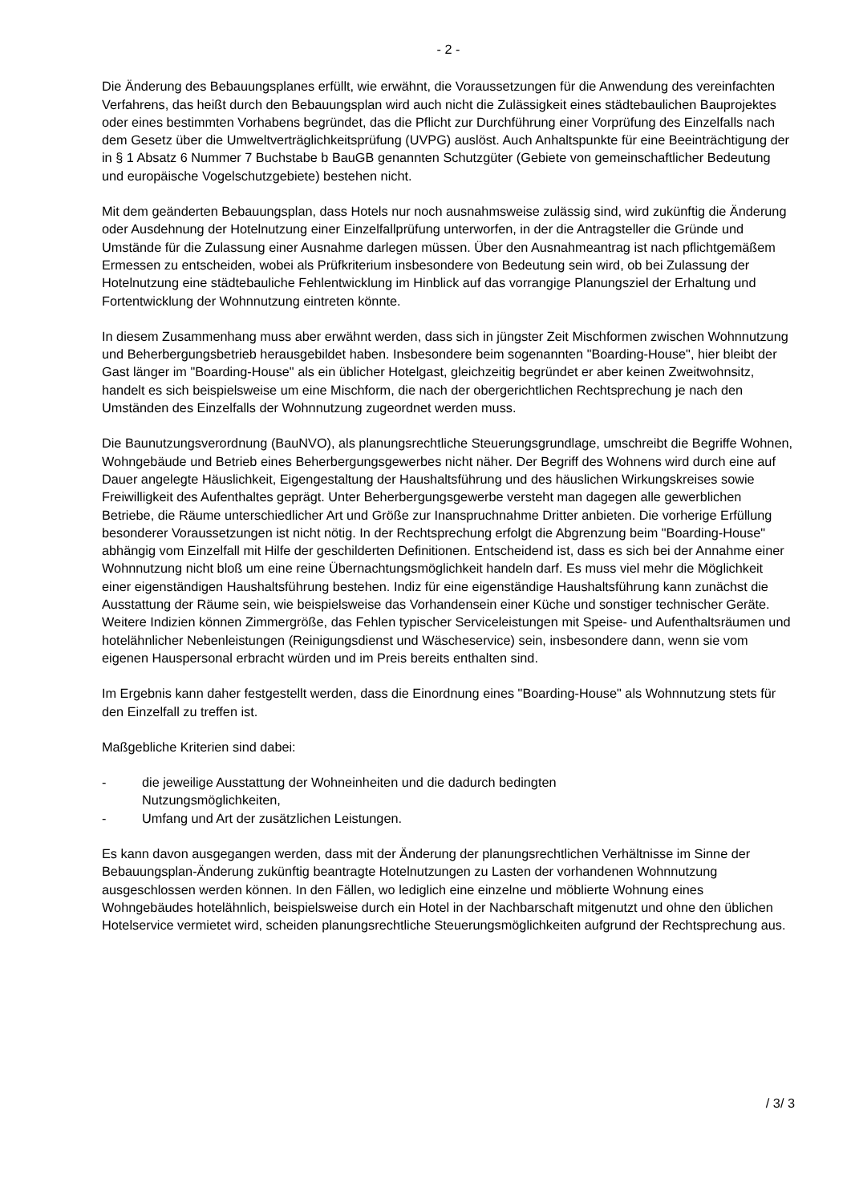- 2 -
Die Änderung des Bebauungsplanes erfüllt, wie erwähnt, die Voraussetzungen für die Anwendung des vereinfachten Verfahrens, das heißt durch den Bebauungsplan wird auch nicht die Zulässigkeit eines städtebaulichen Bauprojektes oder eines bestimmten Vorhabens begründet, das die Pflicht zur Durchführung einer Vorprüfung des Einzelfalls nach dem Gesetz über die Umweltverträglich­keitsprüfung (UVPG) auslöst. Auch Anhaltspunkte für eine Beeinträchtigung der in § 1 Absatz 6 Nummer 7 Buchstabe b BauGB genannten Schutzgüter (Gebiete von gemeinschaftlicher Bedeu­tung und europäische Vogelschutzgebiete) bestehen nicht.
Mit dem geänderten Bebauungsplan, dass Hotels nur noch ausnahmsweise zulässig sind, wird zukünftig die Änderung oder Ausdehnung der Hotelnutzung einer Einzelfallprüfung unterworfen, in der die Antragsteller die Gründe und Umstände für die Zulassung einer Ausnahme darlegen müs­sen. Über den Ausnahmeantrag ist nach pflichtgemäßem Ermessen zu entscheiden, wobei als Prüfkriterium insbesondere von Bedeutung sein wird, ob bei Zulassung der Hotelnutzung eine städtebauliche Fehlentwicklung im Hinblick auf das vorrangige Planungsziel der Erhaltung und Fortentwicklung der Wohnnutzung eintreten könnte.
In diesem Zusammenhang muss aber erwähnt werden, dass sich in jüngster Zeit Mischformen zwischen Wohnnutzung und Beherbergungsbetrieb herausgebildet haben. Insbesondere beim sogenannten "Boarding-House", hier bleibt der Gast länger im "Boarding-House" als ein üblicher Hotelgast, gleichzeitig begründet er aber keinen Zweitwohnsitz, handelt es sich beispielsweise um eine Mischform, die nach der obergerichtlichen Rechtsprechung je nach den Umständen des Einzelfalls der Wohnnutzung zugeordnet werden muss.
Die Baunutzungsverordnung (BauNVO), als planungsrechtliche Steuerungsgrundlage, umschreibt die Begriffe Wohnen, Wohngebäude und Betrieb eines Beherbergungsgewerbes nicht näher. Der Begriff des Wohnens wird durch eine auf Dauer angelegte Häuslichkeit, Eigengestaltung der Haushaltsführung und des häuslichen Wirkungskreises sowie Freiwilligkeit des Aufenthaltes ge­prägt. Unter Beherbergungsgewerbe versteht man dagegen alle gewerblichen Betriebe, die Räu­me unterschiedlicher Art und Größe zur Inanspruchnahme Dritter anbieten. Die vorherige Erfüllung besonderer Voraussetzungen ist nicht nötig. In der Rechtsprechung erfolgt die Abgrenzung beim "Boarding-House" abhängig vom Einzelfall mit Hilfe der geschilderten Definitionen. Entscheidend ist, dass es sich bei der Annahme einer Wohnnutzung nicht bloß um eine reine Übernachtungs­möglichkeit handeln darf. Es muss viel mehr die Möglichkeit einer eigenständigen Haushaltsfüh­rung bestehen. Indiz für eine eigenständige Haushaltsführung kann zunächst die Ausstattung der Räume sein, wie beispielsweise das Vorhandensein einer Küche und sonstiger technischer Gerä­te. Weitere Indizien können Zimmergröße, das Fehlen typischer Serviceleistungen mit Speise- und Aufenthaltsräumen und hotelähnlicher Nebenleistungen (Reinigungsdienst und Wäscheservice) sein, insbesondere dann, wenn sie vom eigenen Hauspersonal erbracht würden und im Preis bereits enthalten sind.
Im Ergebnis kann daher festgestellt werden, dass die Einordnung eines "Boarding-House" als Wohnnutzung stets für den Einzelfall zu treffen ist.
Maßgebliche Kriterien sind dabei:
- die jeweilige Ausstattung der Wohneinheiten und die dadurch bedingten
Nutzungsmöglichkeiten,
- Umfang und Art der zusätzlichen Leistungen.
Es kann davon ausgegangen werden, dass mit der Änderung der planungsrechtlichen Verhältnisse im Sinne der Bebauungsplan-Änderung zukünftig beantragte Hotelnutzungen zu Lasten der vor­handenen Wohnnutzung ausgeschlossen werden können. In den Fällen, wo lediglich eine einzelne und möblierte Wohnung eines Wohngebäudes hotelähnlich, beispielsweise durch ein Hotel in der Nachbarschaft mitgenutzt und ohne den üblichen Hotelservice vermietet wird, scheiden planungs­rechtliche Steuerungsmöglichkeiten aufgrund der Rechtsprechung aus.
/ 3/ 3